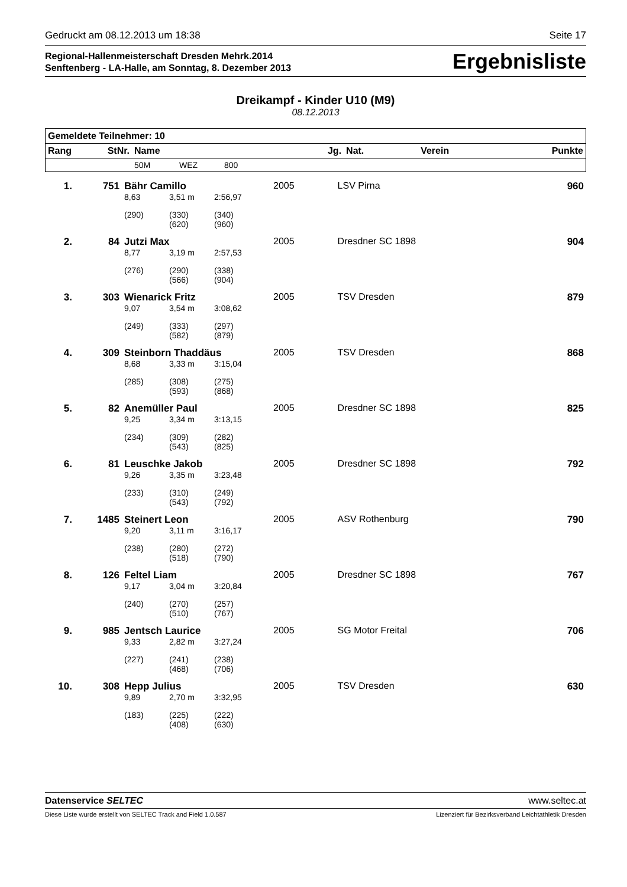Gedruckt am 08.12.2013 um 18:38 Seite 17
Regional-Hallenmeisterschaft Dresden Mehrk.2014
Senftenberg - LA-Halle, am Sonntag, 8. Dezember 2013
Ergebnisliste
Dreikampf - Kinder U10 (M9)
08.12.2013
| Gemeldete Teilnehmer: 10 | | | | | | | | |
| --- | --- | --- | --- | --- | --- | --- | --- | --- |
| Rang | StNr. | Name | | | Jg. | Nat. | Verein | Punkte |
| | | 50M | WEZ | 800 | | | | |
| 1. | 751 | Bähr Camillo | | | 2005 | | LSV Pirna | 960 |
| | | 8,63 | 3,51 m | 2:56,97 | | | | |
| | | (290) | (330) (620) | (340) (960) | | | | |
| 2. | 84 | Jutzi Max | | | 2005 | | Dresdner SC 1898 | 904 |
| | | 8,77 | 3,19 m | 2:57,53 | | | | |
| | | (276) | (290) (566) | (338) (904) | | | | |
| 3. | 303 | Wienarick Fritz | | | 2005 | | TSV Dresden | 879 |
| | | 9,07 | 3,54 m | 3:08,62 | | | | |
| | | (249) | (333) (582) | (297) (879) | | | | |
| 4. | 309 | Steinborn Thaddäus | | | 2005 | | TSV Dresden | 868 |
| | | 8,68 | 3,33 m | 3:15,04 | | | | |
| | | (285) | (308) (593) | (275) (868) | | | | |
| 5. | 82 | Anemüller Paul | | | 2005 | | Dresdner SC 1898 | 825 |
| | | 9,25 | 3,34 m | 3:13,15 | | | | |
| | | (234) | (309) (543) | (282) (825) | | | | |
| 6. | 81 | Leuschke Jakob | | | 2005 | | Dresdner SC 1898 | 792 |
| | | 9,26 | 3,35 m | 3:23,48 | | | | |
| | | (233) | (310) (543) | (249) (792) | | | | |
| 7. | 1485 | Steinert Leon | | | 2005 | | ASV Rothenburg | 790 |
| | | 9,20 | 3,11 m | 3:16,17 | | | | |
| | | (238) | (280) (518) | (272) (790) | | | | |
| 8. | 126 | Feltel Liam | | | 2005 | | Dresdner SC 1898 | 767 |
| | | 9,17 | 3,04 m | 3:20,84 | | | | |
| | | (240) | (270) (510) | (257) (767) | | | | |
| 9. | 985 | Jentsch Laurice | | | 2005 | | SG Motor Freital | 706 |
| | | 9,33 | 2,82 m | 3:27,24 | | | | |
| | | (227) | (241) (468) | (238) (706) | | | | |
| 10. | 308 | Hepp Julius | | | 2005 | | TSV Dresden | 630 |
| | | 9,89 | 2,70 m | 3:32,95 | | | | |
| | | (183) | (225) (408) | (222) (630) | | | | |
Datenservice SELTEC www.seltec.at
Diese Liste wurde erstellt von SELTEC Track and Field 1.0.587 Lizenziert für Bezirksverband Leichtathletik Dresden